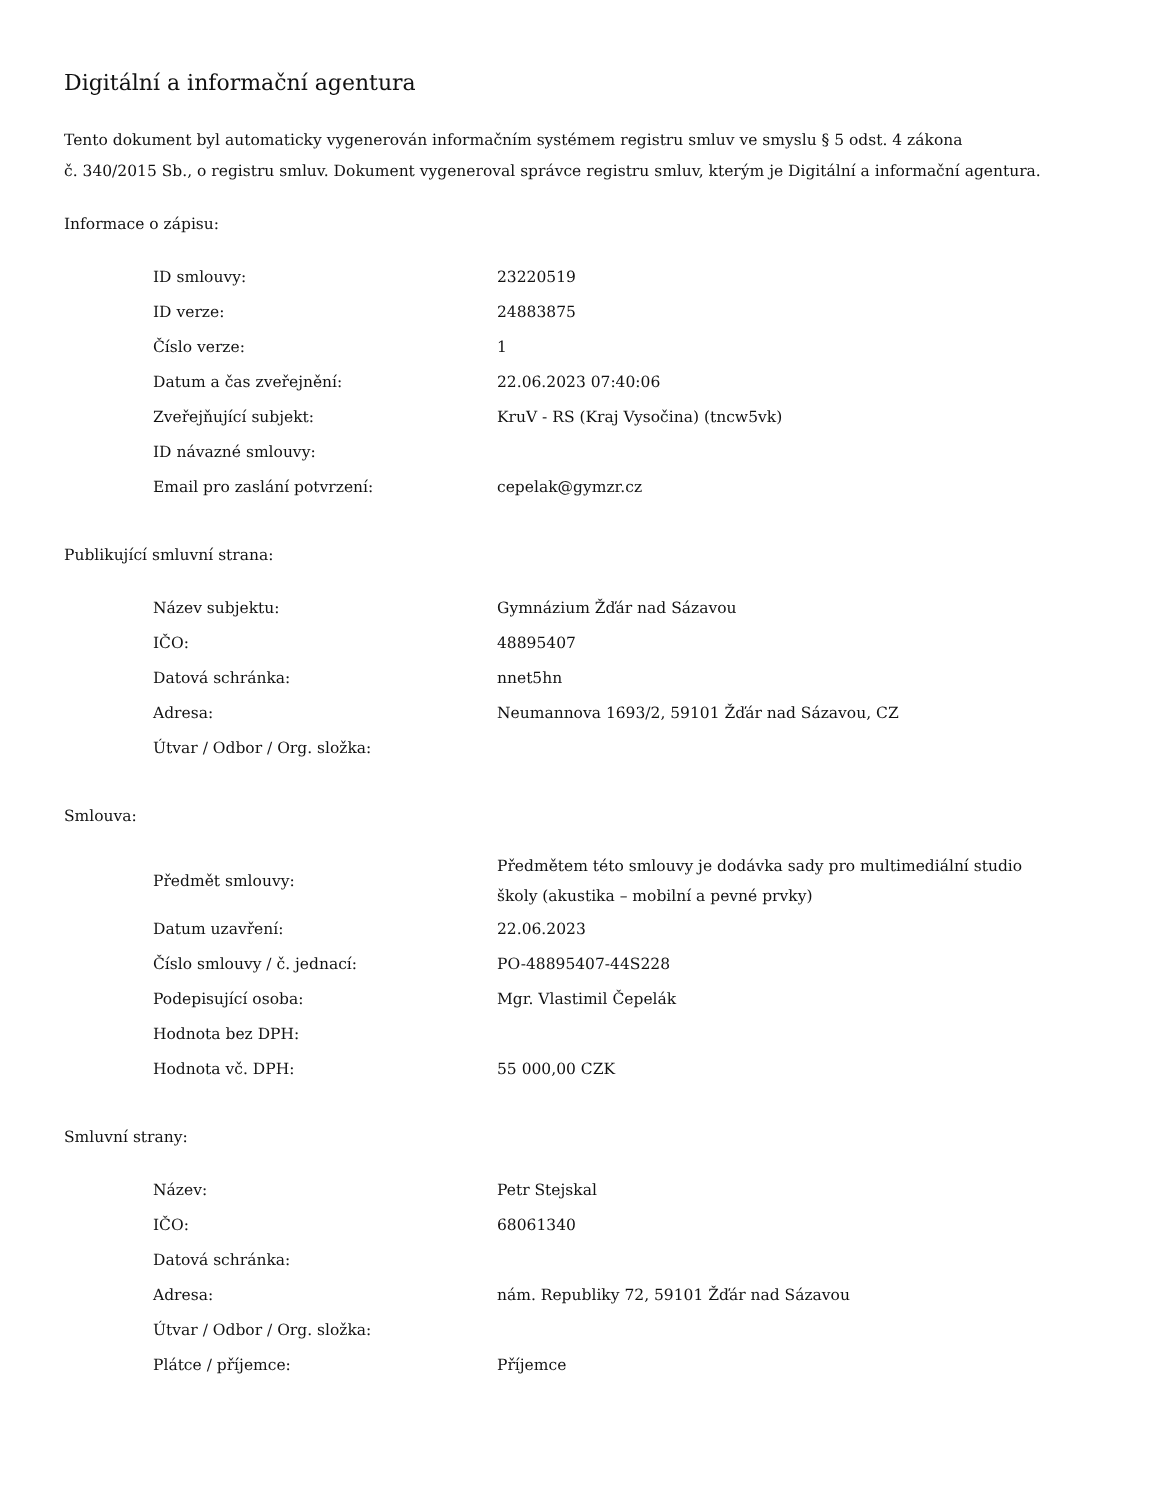Digitální a informační agentura
Tento dokument byl automaticky vygenerován informačním systémem registru smluv ve smyslu § 5 odst. 4 zákona
č. 340/2015 Sb., o registru smluv. Dokument vygeneroval správce registru smluv, kterým je Digitální a informační agentura.
Informace o zápisu:
| ID smlouvy: | 23220519 |
| ID verze: | 24883875 |
| Číslo verze: | 1 |
| Datum a čas zveřejnění: | 22.06.2023 07:40:06 |
| Zveřejňující subjekt: | KruV - RS (Kraj Vysočina) (tncw5vk) |
| ID návazné smlouvy: | |
| Email pro zaslání potvrzení: | cepelak@gymzr.cz |
Publikující smluvní strana:
| Název subjektu: | Gymnázium Žďár nad Sázavou |
| IČO: | 48895407 |
| Datová schránka: | nnet5hn |
| Adresa: | Neumannova 1693/2, 59101 Žďár nad Sázavou, CZ |
| Útvar / Odbor / Org. složka: | |
Smlouva:
| Předmět smlouvy: | Předmětem této smlouvy je dodávka sady pro multimediální studio školy (akustika – mobilní a pevné prvky) |
| Datum uzavření: | 22.06.2023 |
| Číslo smlouvy / č. jednací: | PO-48895407-44S228 |
| Podepisující osoba: | Mgr. Vlastimil Čepelák |
| Hodnota bez DPH: | |
| Hodnota vč. DPH: | 55 000,00 CZK |
Smluvní strany:
| Název: | Petr Stejskal |
| IČO: | 68061340 |
| Datová schránka: | |
| Adresa: | nám. Republiky 72, 59101 Žďár nad Sázavou |
| Útvar / Odbor / Org. složka: | |
| Plátce / příjemce: | Příjemce |